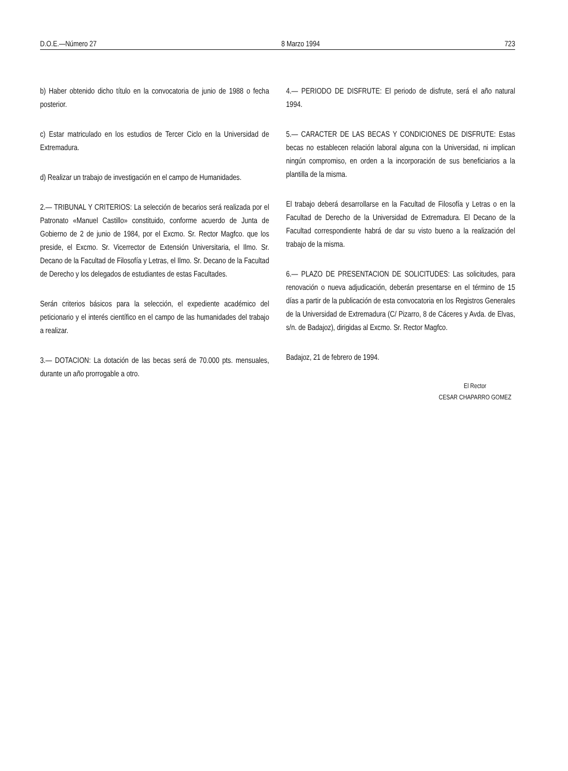D.O.E.—Número 27 8 Marzo 1994 723
b) Haber obtenido dicho título en la convocatoria de junio de 1988 o fecha posterior.
c) Estar matriculado en los estudios de Tercer Ciclo en la Universidad de Extremadura.
d) Realizar un trabajo de investigación en el campo de Humanidades.
2.— TRIBUNAL Y CRITERIOS: La selección de becarios será realizada por el Patronato «Manuel Castillo» constituido, conforme acuerdo de Junta de Gobierno de 2 de junio de 1984, por el Excmo. Sr. Rector Magfco. que los preside, el Excmo. Sr. Vicerrector de Extensión Universitaria, el Ilmo. Sr. Decano de la Facultad de Filosofía y Letras, el Ilmo. Sr. Decano de la Facultad de Derecho y los delegados de estudiantes de estas Facultades.
Serán criterios básicos para la selección, el expediente académico del peticionario y el interés científico en el campo de las humanidades del trabajo a realizar.
3.— DOTACION: La dotación de las becas será de 70.000 pts. mensuales, durante un año prorrogable a otro.
4.— PERIODO DE DISFRUTE: El periodo de disfrute, será el año natural 1994.
5.— CARACTER DE LAS BECAS Y CONDICIONES DE DISFRUTE: Estas becas no establecen relación laboral alguna con la Universidad, ni implican ningún compromiso, en orden a la incorporación de sus beneficiarios a la plantilla de la misma.
El trabajo deberá desarrollarse en la Facultad de Filosofía y Letras o en la Facultad de Derecho de la Universidad de Extremadura. El Decano de la Facultad correspondiente habrá de dar su visto bueno a la realización del trabajo de la misma.
6.— PLAZO DE PRESENTACION DE SOLICITUDES: Las solicitudes, para renovación o nueva adjudicación, deberán presentarse en el término de 15 días a partir de la publicación de esta convocatoria en los Registros Generales de la Universidad de Extremadura (C/ Pizarro, 8 de Cáceres y Avda. de Elvas, s/n. de Badajoz), dirigidas al Excmo. Sr. Rector Magfco.
Badajoz, 21 de febrero de 1994.
El Rector
CESAR CHAPARRO GOMEZ